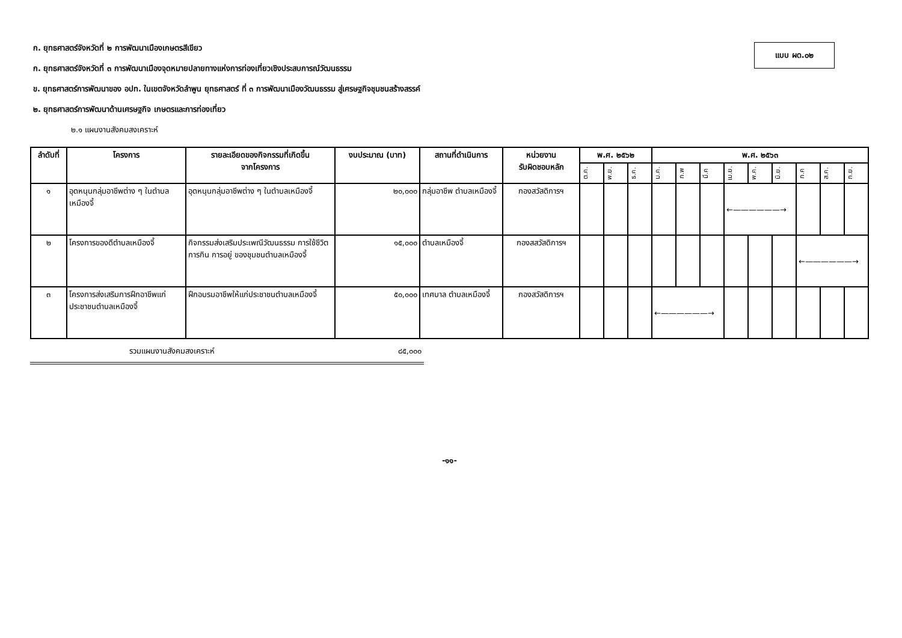แบบ ผด.๐๒
ก. ยุทธศาสตร์จังหวัดที่ ๒ การพัฒนาเมืองเกษตรสีเขียว
ก. ยุทธศาสตร์จังหวัดที่ ๓ การพัฒนาเมืองจุดหมายปลายทางแห่งการท่องเที่ยวเชิงประสบการณ์วัฒนธรรม
ข. ยุทธศาสตร์การพัฒนาของ อปท. ในเขตจังหวัดลำพูน ยุทธศาสตร์ ที่ ๓ การพัฒนาเมืองวัฒนธรรม สู่เศรษฐกิจชุมชนสร้างสรรค์
๒. ยุทธศาสตร์การพัฒนาด้านเศรษฐกิจ เกษตรและการท่องเที่ยว
๒.๑ แผนงานสังคมสงเคราะห์
| ลำดับที่ | โครงการ | รายละเอียดของกิจกรรมที่เกิดขึ้น จากโครงการ | งบประมาณ (บาท) | สถานที่ดำเนินการ | หน่วยงาน รับผิดชอบหลัก | พ.ศ. ๒๕๖๒ | | | พ.ศ. ๒๕๖๓ | | | | | | | | |
| --- | --- | --- | --- | --- | --- | --- | --- | --- | --- | --- | --- | --- | --- | --- | --- | --- | --- |
| | | | | | | ต.ค. | พ.ย. | ธ.ค. | ม.ค. | ก.พ | มี.ค | เม.ย. | พ.ค. | มิ.ย. | ก.ค | ส.ค. | ก.ย. |
| ๑ | อุดหนุนกลุ่มอาชีพต่าง ๆ ในตำบลเหมืองจี้ | อุดหนุนกลุ่มอาชีพต่าง ๆ ในตำบลเหมืองจี้ | ๒๐,๐๐๐ | กลุ่มอาชีพ ตำบลเหมืองจี้ | กองสวัสดิการฯ | | | | | | | ←——————→ | | | | | |
| ๒ | โครงการของดีตำบลเหมืองจี้ | กิจกรรมส่งเสริมประเพณีวัฒนธรรม การใช้ชีวิต การกิน การอยู่ ของชุมชนตำบลเหมืองจี้ | ๑๕,๐๐๐ | ตำบลเหมืองจี้ | กองสสวัสดิการฯ | | | | | | | | | | ←——————→ | | |
| ๓ | โครงการส่งเสริมการฝึกอาชีพแก่ประชาชนตำบลเหมืองจี้ | ฝึกอบรมอาชีพให้แก่ประชาชนตำบลเหมืองจี้ | ๕๐,๐๐๐ | เทศบาล ตำบลเหมืองจี้ | กองสวัสดิการฯ | | | | ←——————→ | | | | | | | | |
รวมแผนงานสังคมสงเคราะห์ ๘๕,๐๐๐
-๑๑-